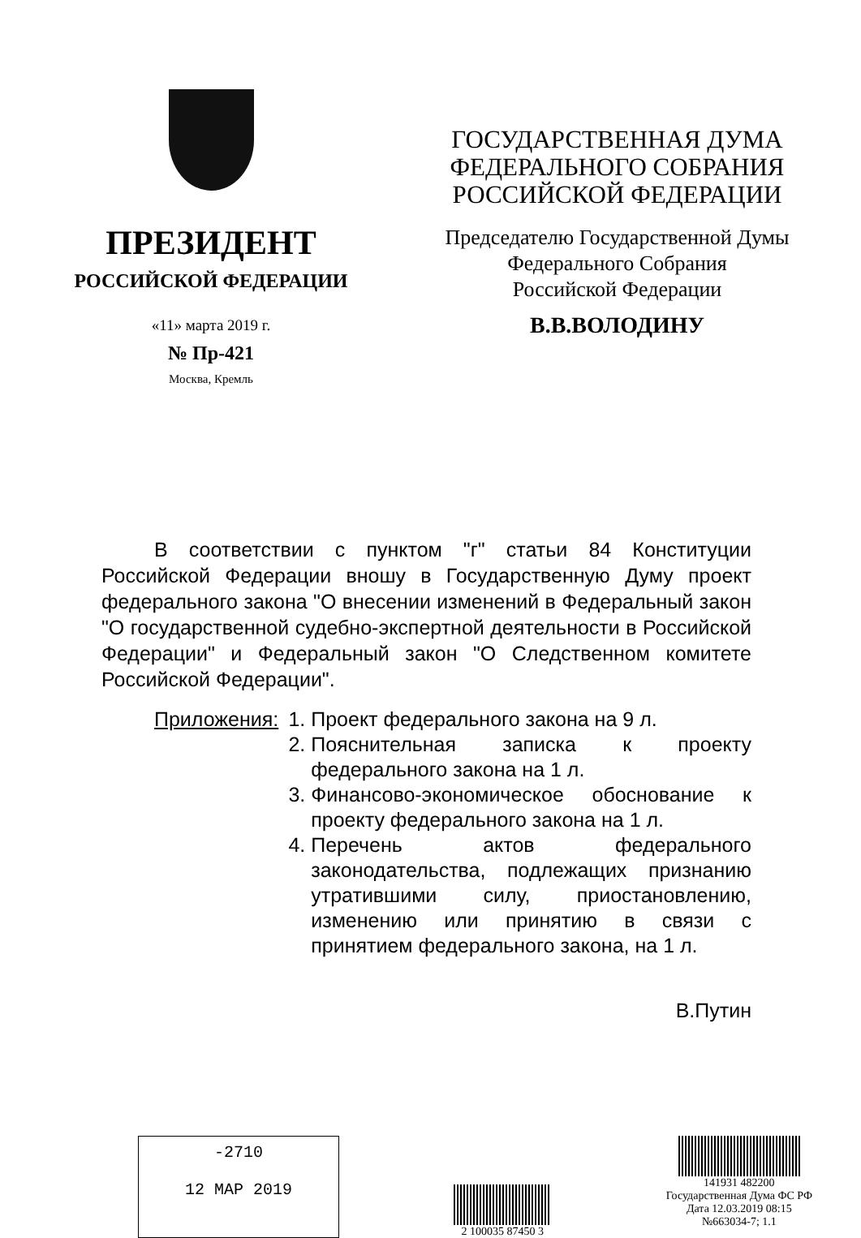ПРЕЗИДЕНТ
РОССИЙСКОЙ ФЕДЕРАЦИИ
«11» марта 2019 г.
№ Пр-421
Москва, Кремль
ГОСУДАРСТВЕННАЯ ДУМА
ФЕДЕРАЛЬНОГО СОБРАНИЯ
РОССИЙСКОЙ ФЕДЕРАЦИИ
Председателю Государственной Думы
Федерального Собрания
Российской Федерации
В.В.ВОЛОДИНУ
В соответствии с пунктом "г" статьи 84 Конституции Российской Федерации вношу в Государственную Думу проект федерального закона "О внесении изменений в Федеральный закон "О государственной судебно-экспертной деятельности в Российской Федерации" и Федеральный закон "О Следственном комитете Российской Федерации".
Приложения: 1. Проект федерального закона на 9 л.
2. Пояснительная записка к проекту федерального закона на 1 л.
3. Финансово-экономическое обоснование к проекту федерального закона на 1 л.
4. Перечень актов федерального законодательства, подлежащих признанию утратившими силу, приостановлению, изменению или принятию в связи с принятием федерального закона, на 1 л.
В.Путин
-2710
12 MAP 2019
2 100035 87450 3
141931 482200
Государственная Дума ФС РФ
Дата 12.03.2019 08:15
№663034-7; 1.1